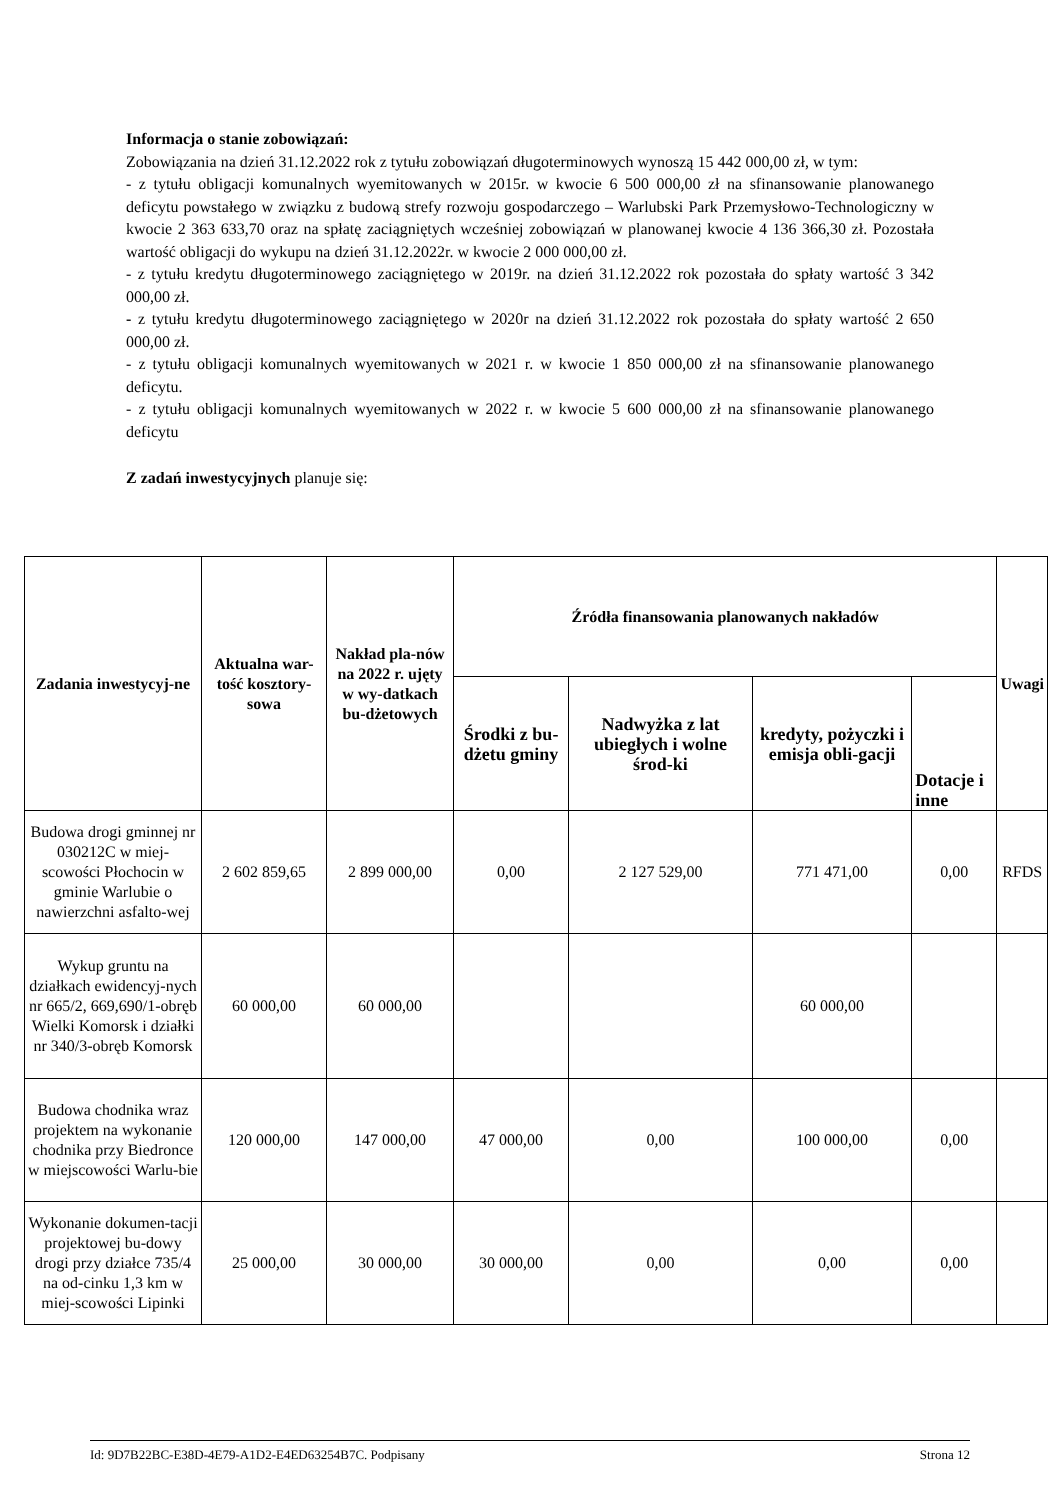Informacja o stanie zobowiązań:
Zobowiązania na dzień 31.12.2022 rok z tytułu zobowiązań długoterminowych wynoszą 15 442 000,00 zł, w tym:
- z tytułu obligacji komunalnych wyemitowanych w 2015r. w kwocie 6 500 000,00 zł na sfinansowanie planowanego deficytu powstałego w związku z budową strefy rozwoju gospodarczego – Warlubski Park Przemysłowo-Technologiczny w kwocie 2 363 633,70 oraz na spłatę zaciągniętych wcześniej zobowiązań w planowanej kwocie 4 136 366,30 zł. Pozostała wartość obligacji do wykupu na dzień 31.12.2022r. w kwocie 2 000 000,00 zł.
- z tytułu kredytu długoterminowego zaciągniętego w 2019r. na dzień 31.12.2022 rok pozostała do spłaty wartość 3 342 000,00 zł.
- z tytułu kredytu długoterminowego zaciągniętego w 2020r na dzień 31.12.2022 rok pozostała do spłaty wartość 2 650 000,00 zł.
- z tytułu obligacji komunalnych wyemitowanych w 2021 r. w kwocie 1 850 000,00 zł na sfinansowanie planowanego deficytu.
- z tytułu obligacji komunalnych wyemitowanych w 2022 r. w kwocie 5 600 000,00 zł na sfinansowanie planowanego deficytu
Z zadań inwestycyjnych planuje się:
| Zadania inwestycyj-ne | Aktualna war-tość kosztory-sowa | Nakład pla-nów na 2022 r. ujęty w wy-datkach bu-dżetowych | Źródła finansowania planowanych nakładów | | | | Uwagi |
| --- | --- | --- | --- | --- | --- | --- | --- |
| | | | Środki z bu-dżetu gminy | Nadwyżka z lat ubiegłych i wolne środ-ki | kredyty, pożyczki i emisja obli-gacji | Dotacje i inne | |
| Budowa drogi gminnej nr 030212C w miej-scowości Płochocin w gminie Warlubie o nawierzchni asfalto-wej | 2 602 859,65 | 2 899 000,00 | 0,00 | 2 127 529,00 | 771 471,00 | 0,00 | RFDS |
| Wykup gruntu na działkach ewidencyj-nych nr 665/2, 669,690/1-obręb Wielki Komorsk i działki nr 340/3-obręb Komorsk | 60 000,00 | 60 000,00 | | | 60 000,00 | | |
| Budowa chodnika wraz projektem na wykonanie chodnika przy Biedronce w miejscowości Warlu-bie | 120 000,00 | 147 000,00 | 47 000,00 | 0,00 | 100 000,00 | 0,00 | |
| Wykonanie dokumen-tacji projektowej bu-dowy drogi przy działce 735/4 na od-cinku 1,3 km w miej-scowości Lipinki | 25 000,00 | 30 000,00 | 30 000,00 | 0,00 | 0,00 | 0,00 | |
Id: 9D7B22BC-E38D-4E79-A1D2-E4ED63254B7C. Podpisany Strona 12